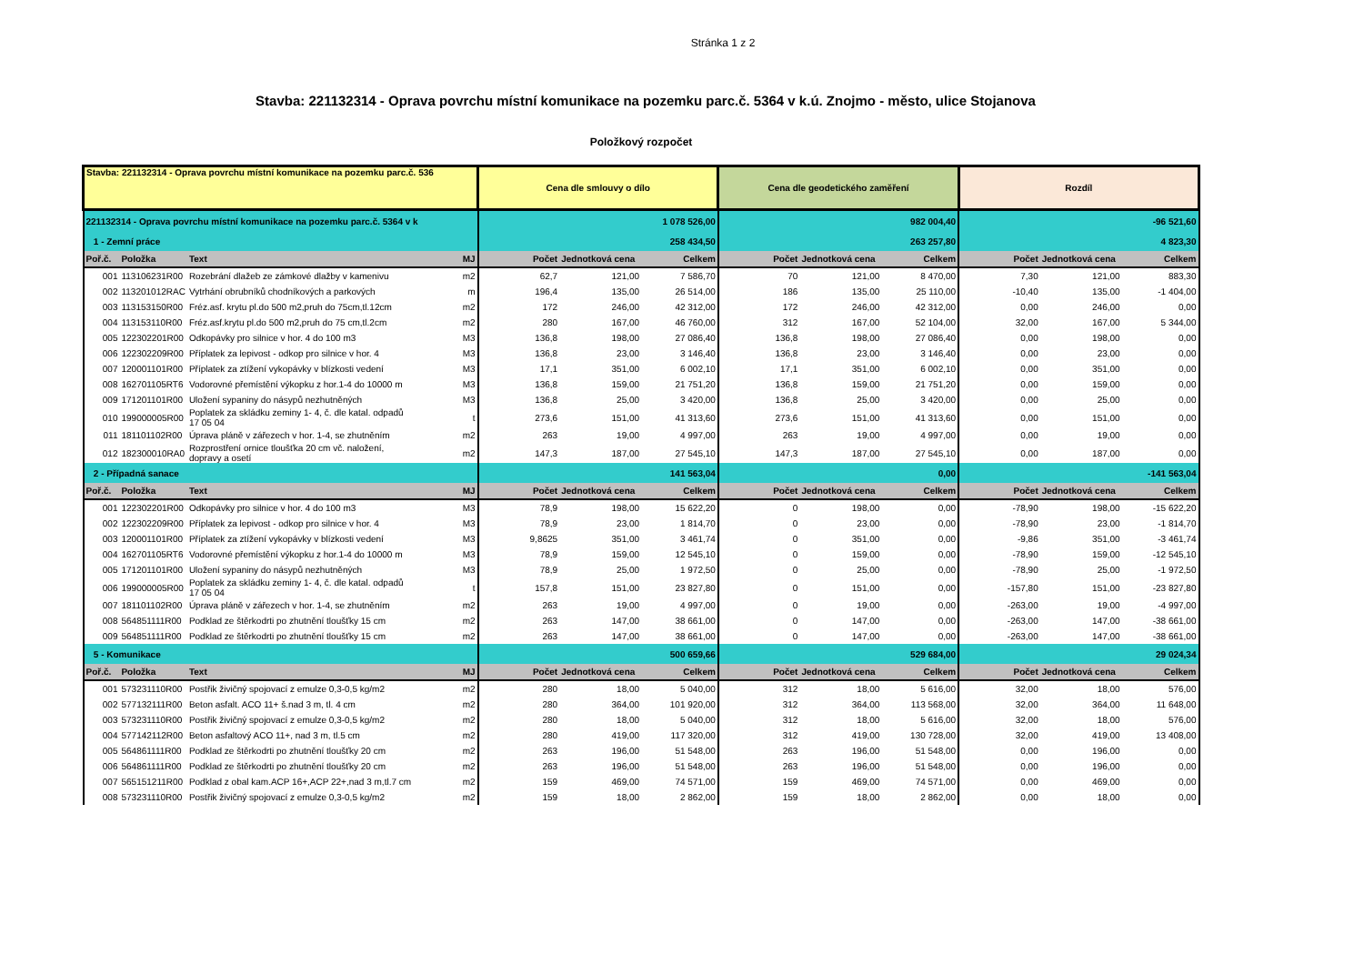Stránka 1 z 2
Stavba: 221132314 - Oprava povrchu místní komunikace na pozemku parc.č. 5364 v k.ú. Znojmo - město, ulice Stojanova
Položkový rozpočet
| Stavba: 221132314 - Oprava povrchu místní komunikace na pozemku parc.č. 536 | | | | Cena dle smlouvy o dílo | | | Cena dle geodetického zaměření | | | Rozdíl | | |
| 221132314 - Oprava povrchu místní komunikace na pozemku parc.č. 5364 v k | | | | 1 078 526,00 | | | 982 004,40 | | | -96 521,60 | | |
| 1 - Zemní práce | | | | 258 434,50 | | | 263 257,80 | | | 4 823,30 | | |
| Poř.č. | Položka | Text | MJ | Počet | Jednotková cena | Celkem | Počet | Jednotková cena | Celkem | Počet | Jednotková cena | Celkem |
| 001 | 113106231R00 | Rozebrání dlažeb ze zámkové dlažby v kamenivu | m2 | 62,7 | 121,00 | 7 586,70 | 70 | 121,00 | 8 470,00 | 7,30 | 121,00 | 883,30 |
| 002 | 113201012RAC | Vytrhání obrubníků chodníkových a parkových | m | 196,4 | 135,00 | 26 514,00 | 186 | 135,00 | 25 110,00 | -10,40 | 135,00 | -1 404,00 |
| 003 | 113153150R00 | Fréz.asf. krytu pl.do 500 m2,pruh do 75cm,tl.12cm | m2 | 172 | 246,00 | 42 312,00 | 172 | 246,00 | 42 312,00 | 0,00 | 246,00 | 0,00 |
| 004 | 113153110R00 | Fréz.asf.krytu pl.do 500 m2,pruh do 75 cm,tl.2cm | m2 | 280 | 167,00 | 46 760,00 | 312 | 167,00 | 52 104,00 | 32,00 | 167,00 | 5 344,00 |
| 005 | 122302201R00 | Odkopávky pro silnice v hor. 4 do 100 m3 | M3 | 136,8 | 198,00 | 27 086,40 | 136,8 | 198,00 | 27 086,40 | 0,00 | 198,00 | 0,00 |
| 006 | 122302209R00 | Příplatek za lepivost - odkop pro silnice v hor. 4 | M3 | 136,8 | 23,00 | 3 146,40 | 136,8 | 23,00 | 3 146,40 | 0,00 | 23,00 | 0,00 |
| 007 | 120001101R00 | Příplatek za ztížení vykopávky v blízkosti vedení | M3 | 17,1 | 351,00 | 6 002,10 | 17,1 | 351,00 | 6 002,10 | 0,00 | 351,00 | 0,00 |
| 008 | 162701105RT6 | Vodorovné přemístění výkopku z hor.1-4 do 10000 m | M3 | 136,8 | 159,00 | 21 751,20 | 136,8 | 159,00 | 21 751,20 | 0,00 | 159,00 | 0,00 |
| 009 | 171201101R00 | Uložení sypaniny do násypů nezhutněných | M3 | 136,8 | 25,00 | 3 420,00 | 136,8 | 25,00 | 3 420,00 | 0,00 | 25,00 | 0,00 |
| 010 | 199000005R00 | Poplatek za skládku zeminy 1- 4, č. dle katal. odpadů 17 05 04 | t | 273,6 | 151,00 | 41 313,60 | 273,6 | 151,00 | 41 313,60 | 0,00 | 151,00 | 0,00 |
| 011 | 181101102R00 | Úprava pláně v zářezech v hor. 1-4, se zhutněním | m2 | 263 | 19,00 | 4 997,00 | 263 | 19,00 | 4 997,00 | 0,00 | 19,00 | 0,00 |
| 012 | 182300010RA0 | Rozprostření ornice tloušťka 20 cm vč. naložení, dopravy a osetí | m2 | 147,3 | 187,00 | 27 545,10 | 147,3 | 187,00 | 27 545,10 | 0,00 | 187,00 | 0,00 |
| 2 - Případná sanace | | | | 141 563,04 | | | 0,00 | | | -141 563,04 | | |
| Poř.č. | Položka | Text | MJ | Počet | Jednotková cena | Celkem | Počet | Jednotková cena | Celkem | Počet | Jednotková cena | Celkem |
| 001 | 122302201R00 | Odkopávky pro silnice v hor. 4 do 100 m3 | M3 | 78,9 | 198,00 | 15 622,20 | 0 | 198,00 | 0,00 | -78,90 | 198,00 | -15 622,20 |
| 002 | 122302209R00 | Příplatek za lepivost - odkop pro silnice v hor. 4 | M3 | 78,9 | 23,00 | 1 814,70 | 0 | 23,00 | 0,00 | -78,90 | 23,00 | -1 814,70 |
| 003 | 120001101R00 | Příplatek za ztížení vykopávky v blízkosti vedení | M3 | 9,8625 | 351,00 | 3 461,74 | 0 | 351,00 | 0,00 | -9,86 | 351,00 | -3 461,74 |
| 004 | 162701105RT6 | Vodorovné přemístění výkopku z hor.1-4 do 10000 m | M3 | 78,9 | 159,00 | 12 545,10 | 0 | 159,00 | 0,00 | -78,90 | 159,00 | -12 545,10 |
| 005 | 171201101R00 | Uložení sypaniny do násypů nezhutněných | M3 | 78,9 | 25,00 | 1 972,50 | 0 | 25,00 | 0,00 | -78,90 | 25,00 | -1 972,50 |
| 006 | 199000005R00 | Poplatek za skládku zeminy 1- 4, č. dle katal. odpadů 17 05 04 | t | 157,8 | 151,00 | 23 827,80 | 0 | 151,00 | 0,00 | -157,80 | 151,00 | -23 827,80 |
| 007 | 181101102R00 | Úprava pláně v zářezech v hor. 1-4, se zhutněním | m2 | 263 | 19,00 | 4 997,00 | 0 | 19,00 | 0,00 | -263,00 | 19,00 | -4 997,00 |
| 008 | 564851111R00 | Podklad ze štěrkodrti po zhutnění tloušťky 15 cm | m2 | 263 | 147,00 | 38 661,00 | 0 | 147,00 | 0,00 | -263,00 | 147,00 | -38 661,00 |
| 009 | 564851111R00 | Podklad ze štěrkodrti po zhutnění tloušťky 15 cm | m2 | 263 | 147,00 | 38 661,00 | 0 | 147,00 | 0,00 | -263,00 | 147,00 | -38 661,00 |
| 5 - Komunikace | | | | 500 659,66 | | | 529 684,00 | | | 29 024,34 | | |
| Poř.č. | Položka | Text | MJ | Počet | Jednotková cena | Celkem | Počet | Jednotková cena | Celkem | Počet | Jednotková cena | Celkem |
| 001 | 573231110R00 | Postřik živičný spojovací z emulze 0,3-0,5 kg/m2 | m2 | 280 | 18,00 | 5 040,00 | 312 | 18,00 | 5 616,00 | 32,00 | 18,00 | 576,00 |
| 002 | 577132111R00 | Beton asfalt. ACO 11+ š.nad 3 m, tl. 4 cm | m2 | 280 | 364,00 | 101 920,00 | 312 | 364,00 | 113 568,00 | 32,00 | 364,00 | 11 648,00 |
| 003 | 573231110R00 | Postřik živičný spojovací z emulze 0,3-0,5 kg/m2 | m2 | 280 | 18,00 | 5 040,00 | 312 | 18,00 | 5 616,00 | 32,00 | 18,00 | 576,00 |
| 004 | 577142112R00 | Beton asfaltový ACO 11+, nad 3 m, tl.5 cm | m2 | 280 | 419,00 | 117 320,00 | 312 | 419,00 | 130 728,00 | 32,00 | 419,00 | 13 408,00 |
| 005 | 564861111R00 | Podklad ze štěrkodrti po zhutnění tloušťky 20 cm | m2 | 263 | 196,00 | 51 548,00 | 263 | 196,00 | 51 548,00 | 0,00 | 196,00 | 0,00 |
| 006 | 564861111R00 | Podklad ze štěrkodrti po zhutnění tloušťky 20 cm | m2 | 263 | 196,00 | 51 548,00 | 263 | 196,00 | 51 548,00 | 0,00 | 196,00 | 0,00 |
| 007 | 565151211R00 | Podklad z obal kam.ACP 16+,ACP 22+,nad 3 m,tl.7 cm | m2 | 159 | 469,00 | 74 571,00 | 159 | 469,00 | 74 571,00 | 0,00 | 469,00 | 0,00 |
| 008 | 573231110R00 | Postřik živičný spojovací z emulze 0,3-0,5 kg/m2 | m2 | 159 | 18,00 | 2 862,00 | 159 | 18,00 | 2 862,00 | 0,00 | 18,00 | 0,00 |